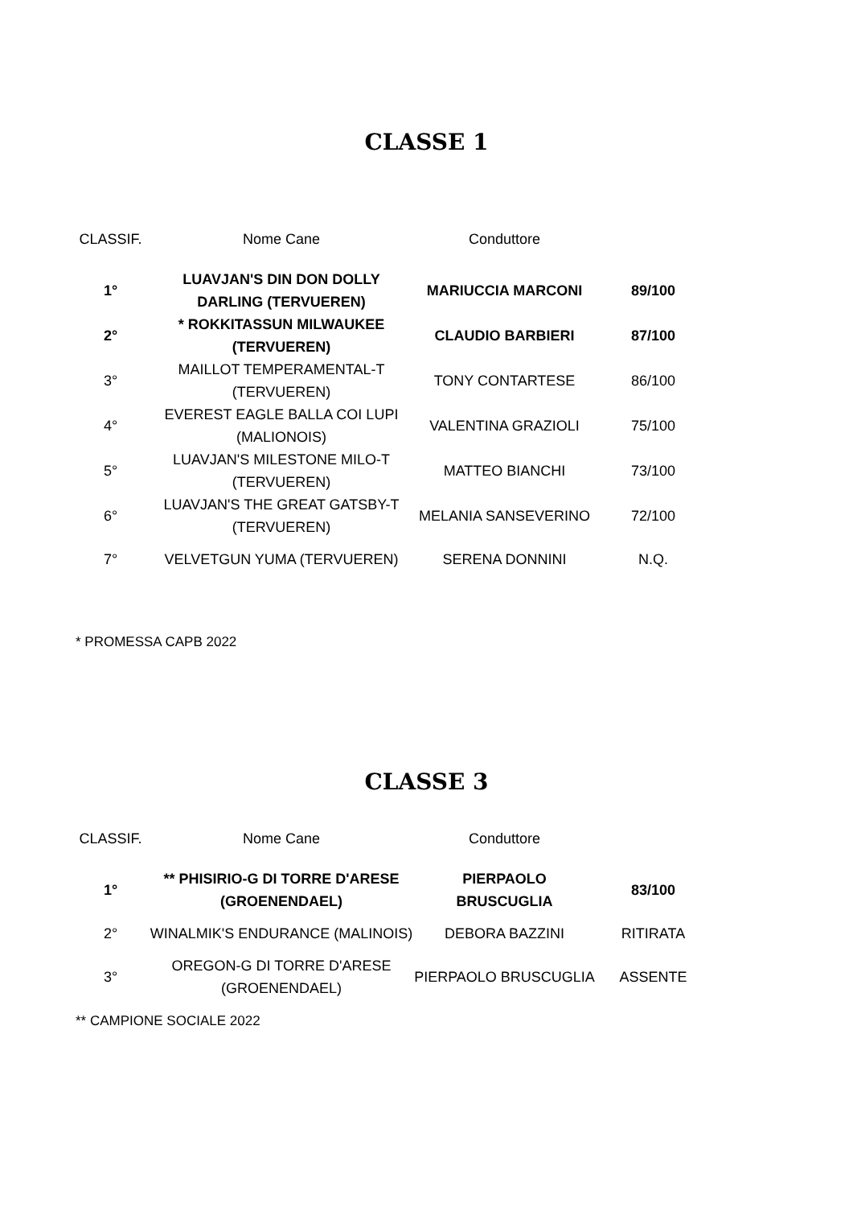CLASSE 1
| CLASSIF. | Nome Cane | Conduttore | |
| 1° | LUAVJAN'S DIN DON DOLLY DARLING (TERVUEREN) | MARIUCCIA MARCONI | 89/100 |
| 2° | * ROKKITASSUN MILWAUKEE (TERVUEREN) | CLAUDIO BARBIERI | 87/100 |
| 3° | MAILLOT TEMPERAMENTAL-T (TERVUEREN) | TONY CONTARTESE | 86/100 |
| 4° | EVEREST EAGLE BALLA COI LUPI (MALIONOIS) | VALENTINA GRAZIOLI | 75/100 |
| 5° | LUAVJAN'S MILESTONE MILO-T (TERVUEREN) | MATTEO BIANCHI | 73/100 |
| 6° | LUAVJAN'S THE GREAT GATSBY-T (TERVUEREN) | MELANIA SANSEVERINO | 72/100 |
| 7° | VELVETGUN YUMA (TERVUEREN) | SERENA DONNINI | N.Q. |
* PROMESSA CAPB 2022
CLASSE 3
| CLASSIF. | Nome Cane | Conduttore | |
| 1° | ** PHISIRIO-G DI TORRE D'ARESE (GROENENDAEL) | PIERPAOLO BRUSCUGLIA | 83/100 |
| 2° | WINALMIK'S ENDURANCE (MALINOIS) | DEBORA BAZZINI | RITIRATA |
| 3° | OREGON-G DI TORRE D'ARESE (GROENENDAEL) | PIERPAOLO BRUSCUGLIA | ASSENTE |
** CAMPIONE SOCIALE 2022